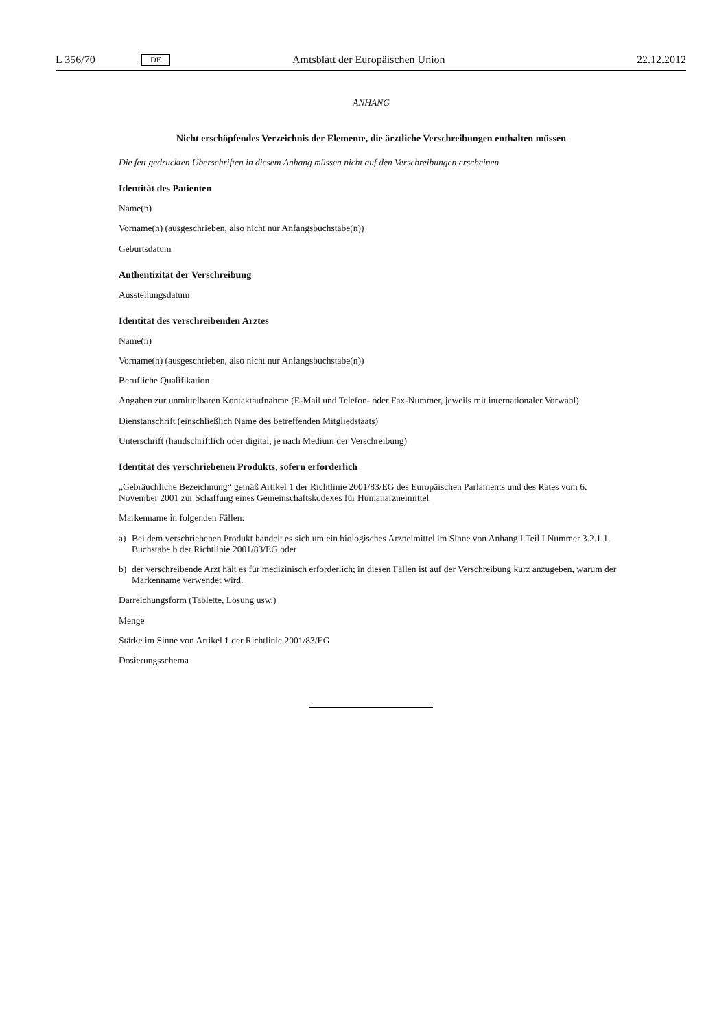L 356/70 DE Amtsblatt der Europäischen Union 22.12.2012
ANHANG
Nicht erschöpfendes Verzeichnis der Elemente, die ärztliche Verschreibungen enthalten müssen
Die fett gedruckten Überschriften in diesem Anhang müssen nicht auf den Verschreibungen erscheinen
Identität des Patienten
Name(n)
Vorname(n) (ausgeschrieben, also nicht nur Anfangsbuchstabe(n))
Geburtsdatum
Authentizität der Verschreibung
Ausstellungsdatum
Identität des verschreibenden Arztes
Name(n)
Vorname(n) (ausgeschrieben, also nicht nur Anfangsbuchstabe(n))
Berufliche Qualifikation
Angaben zur unmittelbaren Kontaktaufnahme (E-Mail und Telefon- oder Fax-Nummer, jeweils mit internationaler Vorwahl)
Dienstanschrift (einschließlich Name des betreffenden Mitgliedstaats)
Unterschrift (handschriftlich oder digital, je nach Medium der Verschreibung)
Identität des verschriebenen Produkts, sofern erforderlich
„Gebräuchliche Bezeichnung“ gemäß Artikel 1 der Richtlinie 2001/83/EG des Europäischen Parlaments und des Rates vom 6. November 2001 zur Schaffung eines Gemeinschaftskodexes für Humanarzneimittel
Markenname in folgenden Fällen:
a) Bei dem verschriebenen Produkt handelt es sich um ein biologisches Arzneimittel im Sinne von Anhang I Teil I Nummer 3.2.1.1. Buchstabe b der Richtlinie 2001/83/EG oder
b) der verschreibende Arzt hält es für medizinisch erforderlich; in diesen Fällen ist auf der Verschreibung kurz anzugeben, warum der Markenname verwendet wird.
Darreichungsform (Tablette, Lösung usw.)
Menge
Stärke im Sinne von Artikel 1 der Richtlinie 2001/83/EG
Dosierungsschema